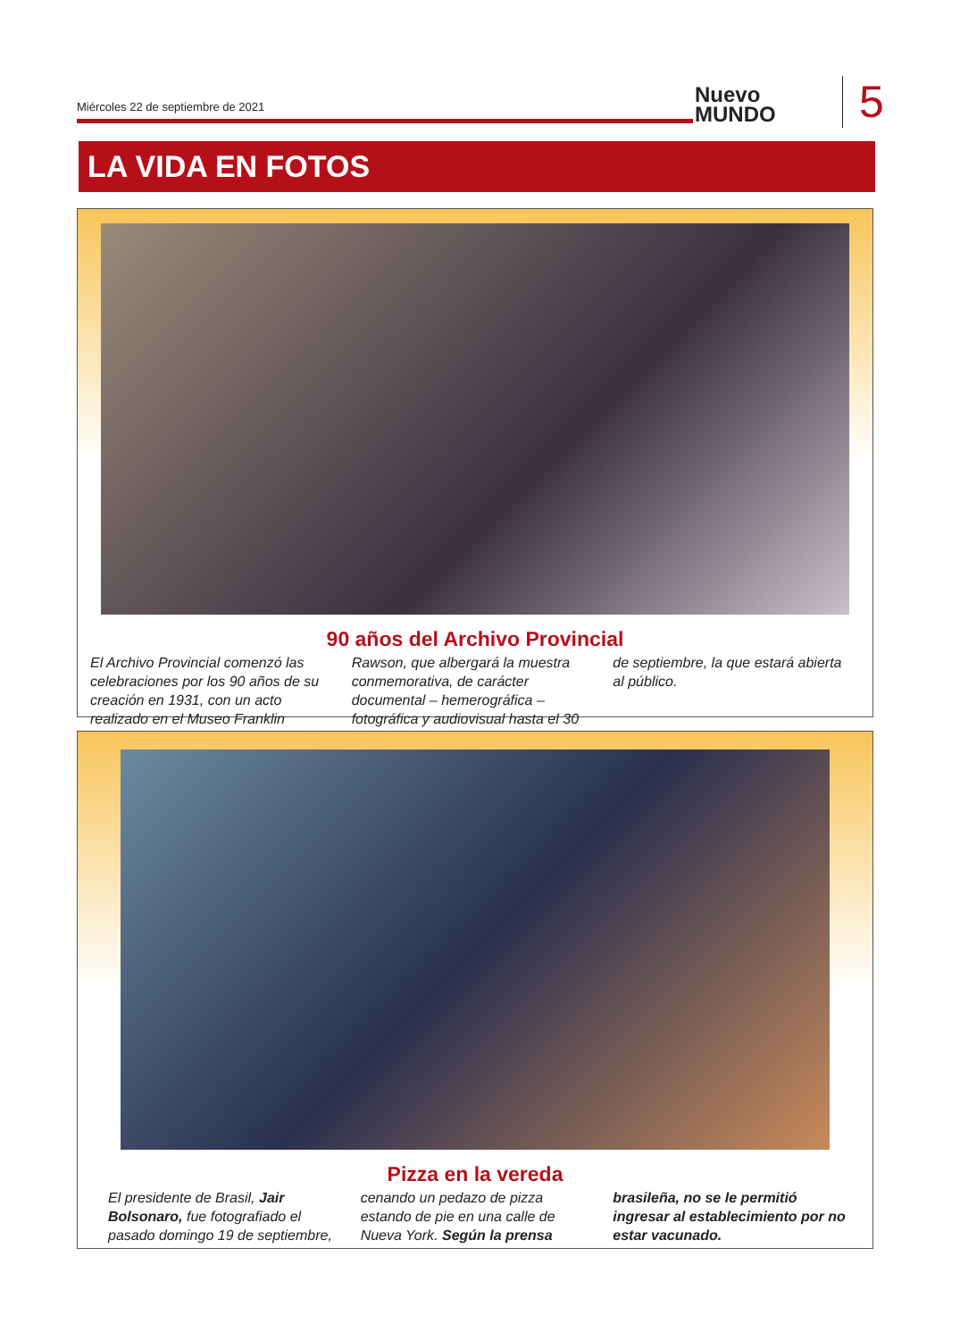Miércoles 22 de septiembre de 2021
Nuevo
MUNDO
5
LA VIDA EN FOTOS
90 años del Archivo Provincial
El Archivo Provincial comenzó las celebraciones por los 90 años de su creación en 1931, con un acto realizado en el Museo Franklin Rawson, que albergará la muestra conmemorativa, de carácter documental – hemerográfica – fotográfica y audiovisual hasta el 30 de septiembre, la que estará abierta al público.
Pizza en la vereda
El presidente de Brasil, Jair Bolsonaro, fue fotografiado el pasado domingo 19 de septiembre, cenando un pedazo de pizza estando de pie en una calle de Nueva York. Según la prensa brasileña, no se le permitió ingresar al establecimiento por no estar vacunado.